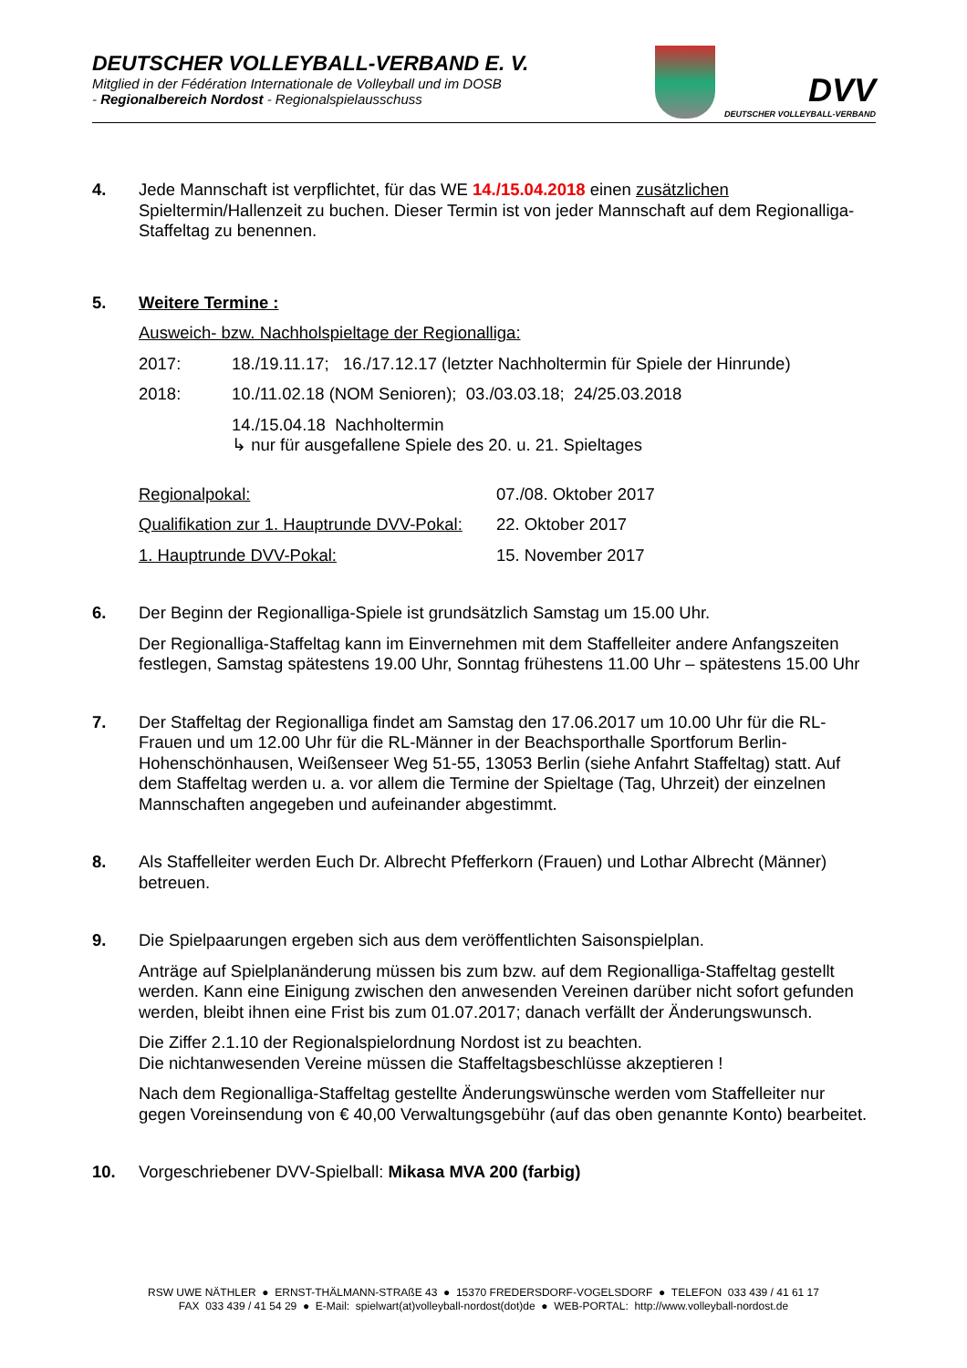DEUTSCHER VOLLEYBALL-VERBAND E. V.
Mitglied in der Fédération Internationale de Volleyball und im DOSB
- Regionalbereich Nordost - Regionalspielausschuss
DVV
DEUTSCHER VOLLEYBALL-VERBAND
4. Jede Mannschaft ist verpflichtet, für das WE 14./15.04.2018 einen zusätzlichen Spieltermin/Hallenzeit zu buchen. Dieser Termin ist von jeder Mannschaft auf dem Regionalliga-Staffeltag zu benennen.
5. Weitere Termine :
Ausweich- bzw. Nachholspieltage der Regionalliga:
2017: 18./19.11.17; 16./17.12.17 (letzter Nachholtermin für Spiele der Hinrunde)
2018: 10./11.02.18 (NOM Senioren); 03./03.03.18; 24/25.03.2018
14./15.04.18 Nachholtermin
↳ nur für ausgefallene Spiele des 20. u. 21. Spieltages
Regionalpokal: 07./08. Oktober 2017
Qualifikation zur 1. Hauptrunde DVV-Pokal: 22. Oktober 2017
1. Hauptrunde DVV-Pokal: 15. November 2017
6. Der Beginn der Regionalliga-Spiele ist grundsätzlich Samstag um 15.00 Uhr.
Der Regionalliga-Staffeltag kann im Einvernehmen mit dem Staffelleiter andere Anfangszeiten festlegen, Samstag spätestens 19.00 Uhr, Sonntag frühestens 11.00 Uhr – spätestens 15.00 Uhr
7. Der Staffeltag der Regionalliga findet am Samstag den 17.06.2017 um 10.00 Uhr für die RL-Frauen und um 12.00 Uhr für die RL-Männer in der Beachsporthalle Sportforum Berlin-Hohenschönhausen, Weißenseer Weg 51-55, 13053 Berlin (siehe Anfahrt Staffeltag) statt. Auf dem Staffeltag werden u. a. vor allem die Termine der Spieltage (Tag, Uhrzeit) der einzelnen Mannschaften angegeben und aufeinander abgestimmt.
8. Als Staffelleiter werden Euch Dr. Albrecht Pfefferkorn (Frauen) und Lothar Albrecht (Männer) betreuen.
9. Die Spielpaarungen ergeben sich aus dem veröffentlichten Saisonspielplan.
Anträge auf Spielplanänderung müssen bis zum bzw. auf dem Regionalliga-Staffeltag gestellt werden. Kann eine Einigung zwischen den anwesenden Vereinen darüber nicht sofort gefunden werden, bleibt ihnen eine Frist bis zum 01.07.2017; danach verfällt der Änderungswunsch.
Die Ziffer 2.1.10 der Regionalspielordnung Nordost ist zu beachten.
Die nichtanwesenden Vereine müssen die Staffeltagsbeschlüsse akzeptieren !
Nach dem Regionalliga-Staffeltag gestellte Änderungswünsche werden vom Staffelleiter nur gegen Voreinsendung von € 40,00 Verwaltungsgebühr (auf das oben genannte Konto) bearbeitet.
10. Vorgeschriebener DVV-Spielball: Mikasa MVA 200 (farbig)
RSW UWE NÄTHLER ● ERNST-THÄLMANN-STRAßE 43 ● 15370 FREDERSDORF-VOGELSDORF ● TELEFON 033 439 / 41 61 17
FAX 033 439 / 41 54 29 ● E-Mail: spielwart(at)volleyball-nordost(dot)de ● WEB-PORTAL: http://www.volleyball-nordost.de